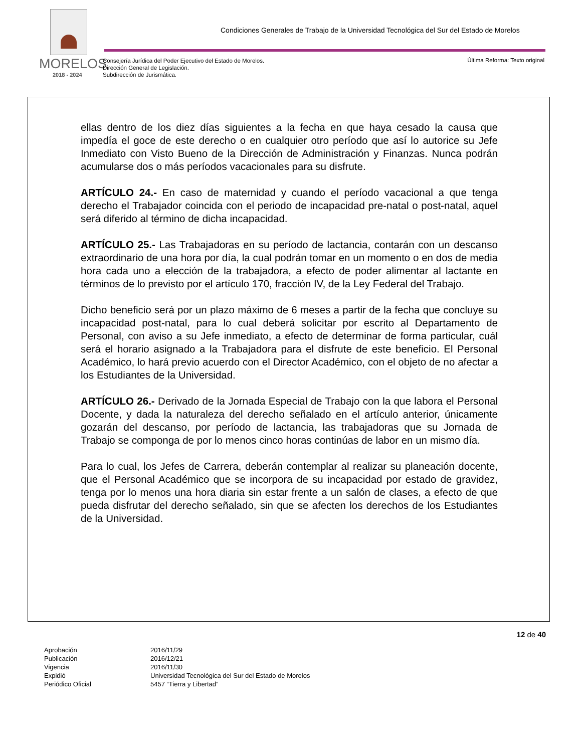MORELOS
2018 - 2024
Condiciones Generales de Trabajo de la Universidad Tecnológica del Sur del Estado de Morelos
Consejería Jurídica del Poder Ejecutivo del Estado de Morelos.
Dirección General de Legislación.
Subdirección de Jurismática.
Última Reforma: Texto original
ellas dentro de los diez días siguientes a la fecha en que haya cesado la causa que impedía el goce de este derecho o en cualquier otro período que así lo autorice su Jefe Inmediato con Visto Bueno de la Dirección de Administración y Finanzas. Nunca podrán acumularse dos o más períodos vacacionales para su disfrute.
ARTÍCULO 24.- En caso de maternidad y cuando el período vacacional a que tenga derecho el Trabajador coincida con el periodo de incapacidad pre-natal o post-natal, aquel será diferido al término de dicha incapacidad.
ARTÍCULO 25.- Las Trabajadoras en su período de lactancia, contarán con un descanso extraordinario de una hora por día, la cual podrán tomar en un momento o en dos de media hora cada uno a elección de la trabajadora, a efecto de poder alimentar al lactante en términos de lo previsto por el artículo 170, fracción IV, de la Ley Federal del Trabajo.
Dicho beneficio será por un plazo máximo de 6 meses a partir de la fecha que concluye su incapacidad post-natal, para lo cual deberá solicitar por escrito al Departamento de Personal, con aviso a su Jefe inmediato, a efecto de determinar de forma particular, cuál será el horario asignado a la Trabajadora para el disfrute de este beneficio. El Personal Académico, lo hará previo acuerdo con el Director Académico, con el objeto de no afectar a los Estudiantes de la Universidad.
ARTÍCULO 26.- Derivado de la Jornada Especial de Trabajo con la que labora el Personal Docente, y dada la naturaleza del derecho señalado en el artículo anterior, únicamente gozarán del descanso, por período de lactancia, las trabajadoras que su Jornada de Trabajo se componga de por lo menos cinco horas continúas de labor en un mismo día.
Para lo cual, los Jefes de Carrera, deberán contemplar al realizar su planeación docente, que el Personal Académico que se incorpora de su incapacidad por estado de gravidez, tenga por lo menos una hora diaria sin estar frente a un salón de clases, a efecto de que pueda disfrutar del derecho señalado, sin que se afecten los derechos de los Estudiantes de la Universidad.
12 de 40
| Aprobación | 2016/11/29 |
| Publicación | 2016/12/21 |
| Vigencia | 2016/11/30 |
| Expidió | Universidad Tecnológica del Sur del Estado de Morelos |
| Periódico Oficial | 5457 “Tierra y Libertad” |